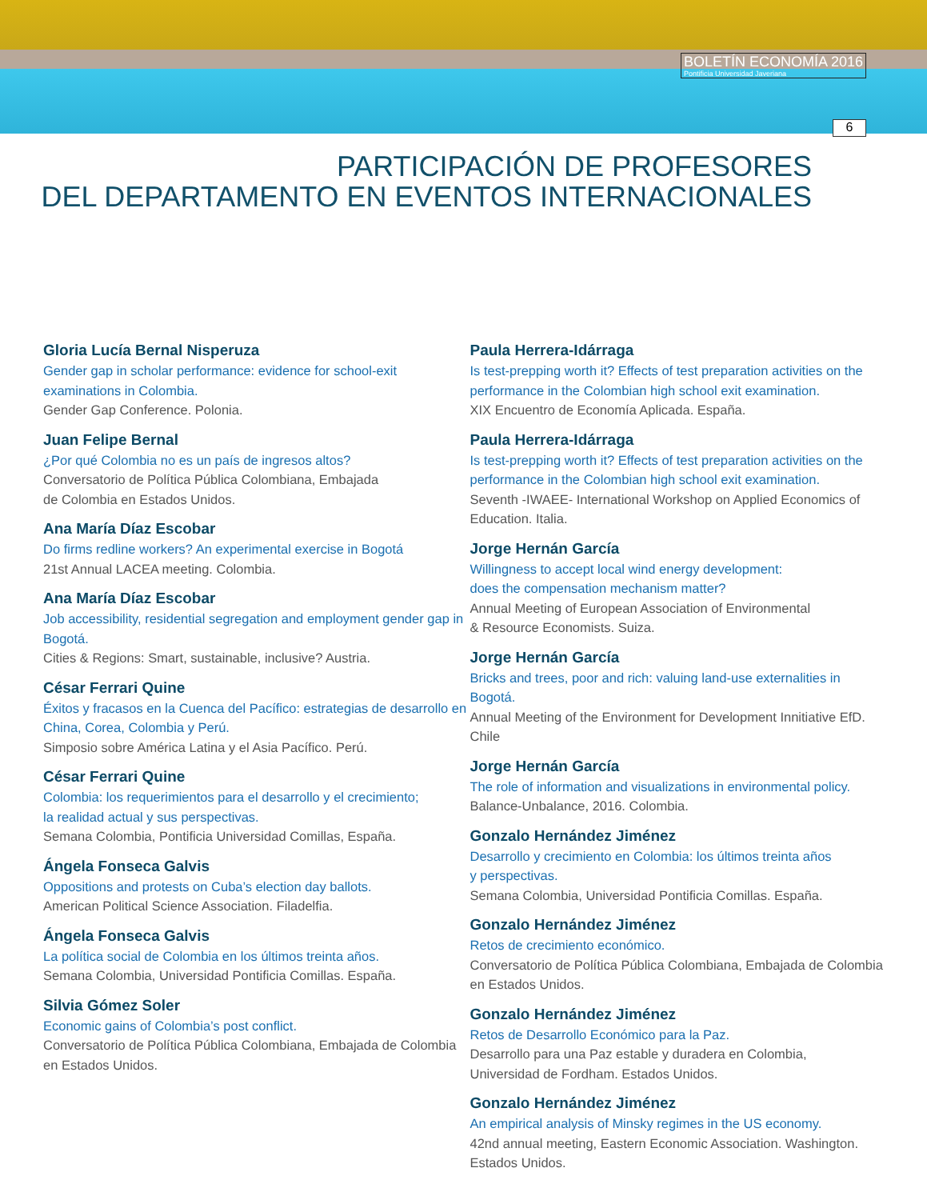BOLETÍN ECONOMÍA 2016
Pontificia Universidad Javeriana
6
PARTICIPACIÓN DE PROFESORES
DEL DEPARTAMENTO EN EVENTOS INTERNACIONALES
Gloria Lucía Bernal Nisperuza
Gender gap in scholar performance: evidence for school-exit examinations in Colombia.
Gender Gap Conference. Polonia.
Juan Felipe Bernal
¿Por qué Colombia no es un país de ingresos altos?
Conversatorio de Política Pública Colombiana, Embajada
de Colombia en Estados Unidos.
Ana María Díaz Escobar
Do firms redline workers? An experimental exercise in Bogotá
21st Annual LACEA meeting. Colombia.
Ana María Díaz Escobar
Job accessibility, residential segregation and employment gender gap in Bogotá.
Cities & Regions: Smart, sustainable, inclusive? Austria.
César Ferrari Quine
Éxitos y fracasos en la Cuenca del Pacífico: estrategias de desarrollo en China, Corea, Colombia y Perú.
Simposio sobre América Latina y el Asia Pacífico. Perú.
César Ferrari Quine
Colombia: los requerimientos para el desarrollo y el crecimiento;
la realidad actual y sus perspectivas.
Semana Colombia, Pontificia Universidad Comillas, España.
Ángela Fonseca Galvis
Oppositions and protests on Cuba’s election day ballots.
American Political Science Association. Filadelfia.
Ángela Fonseca Galvis
La política social de Colombia en los últimos treinta años.
Semana Colombia, Universidad Pontificia Comillas. España.
Silvia Gómez Soler
Economic gains of Colombia’s post conflict.
Conversatorio de Política Pública Colombiana, Embajada de Colombia en Estados Unidos.
Paula Herrera-Idárraga
Is test-prepping worth it? Effects of test preparation activities on the performance in the Colombian high school exit examination.
XIX Encuentro de Economía Aplicada. España.
Paula Herrera-Idárraga
Is test-prepping worth it? Effects of test preparation activities on the performance in the Colombian high school exit examination.
Seventh -IWAEE- International Workshop on Applied Economics of Education. Italia.
Jorge Hernán García
Willingness to accept local wind energy development:
does the compensation mechanism matter?
Annual Meeting of European Association of Environmental
& Resource Economists. Suiza.
Jorge Hernán García
Bricks and trees, poor and rich: valuing land-use externalities in Bogotá.
Annual Meeting of the Environment for Development Innitiative EfD. Chile
Jorge Hernán García
The role of information and visualizations in environmental policy.
Balance-Unbalance, 2016. Colombia.
Gonzalo Hernández Jiménez
Desarrollo y crecimiento en Colombia: los últimos treinta años
y perspectivas.
Semana Colombia, Universidad Pontificia Comillas. España.
Gonzalo Hernández Jiménez
Retos de crecimiento económico.
Conversatorio de Política Pública Colombiana, Embajada de Colombia en Estados Unidos.
Gonzalo Hernández Jiménez
Retos de Desarrollo Económico para la Paz.
Desarrollo para una Paz estable y duradera en Colombia,
Universidad de Fordham. Estados Unidos.
Gonzalo Hernández Jiménez
An empirical analysis of Minsky regimes in the US economy.
42nd annual meeting, Eastern Economic Association. Washington.
Estados Unidos.